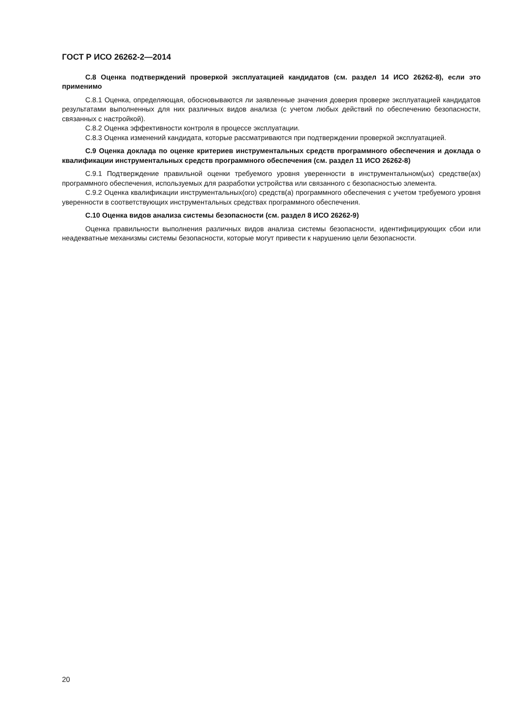ГОСТ Р ИСО 26262-2—2014
С.8 Оценка подтверждений проверкой эксплуатацией кандидатов (см. раздел 14 ИСО 26262-8), если это применимо
С.8.1 Оценка, определяющая, обосновываются ли заявленные значения доверия проверке эксплуатацией кандидатов результатами выполненных для них различных видов анализа (с учетом любых действий по обеспечению безопасности, связанных с настройкой).
С.8.2 Оценка эффективности контроля в процессе эксплуатации.
С.8.3 Оценка изменений кандидата, которые рассматриваются при подтверждении проверкой эксплуатацией.
С.9 Оценка доклада по оценке критериев инструментальных средств программного обеспечения и доклада о квалификации инструментальных средств программного обеспечения (см. раздел 11 ИСО 26262-8)
С.9.1 Подтверждение правильной оценки требуемого уровня уверенности в инструментальном(ых) средстве(ах) программного обеспечения, используемых для разработки устройства или связанного с безопасностью элемента.
С.9.2 Оценка квалификации инструментальных(ого) средств(а) программного обеспечения с учетом требуемого уровня уверенности в соответствующих инструментальных средствах программного обеспечения.
С.10 Оценка видов анализа системы безопасности (см. раздел 8 ИСО 26262-9)
Оценка правильности выполнения различных видов анализа системы безопасности, идентифицирующих сбои или неадекватные механизмы системы безопасности, которые могут привести к нарушению цели безопасности.
20